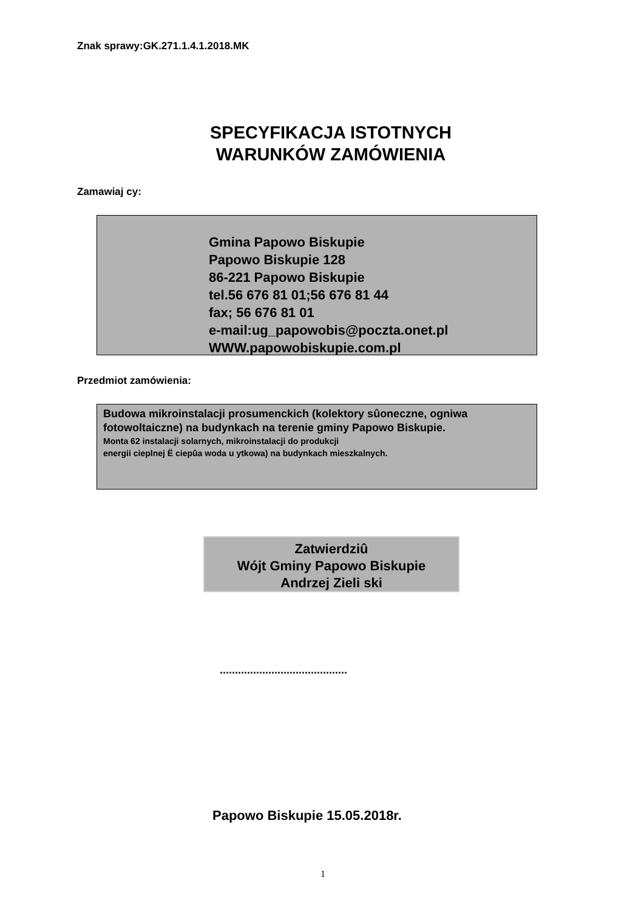Znak sprawy:GK.271.1.4.1.2018.MK
SPECYFIKACJA ISTOTNYCH WARUNKÓW ZAMÓWIENIA
Zamawiaj cy:
Gmina Papowo Biskupie
Papowo Biskupie 128
86-221 Papowo Biskupie
tel.56 676 81 01;56 676 81 44
fax; 56 676 81 01
e-mail:ug_papowobis@poczta.onet.pl
WWW.papowobiskupie.com.pl
Przedmiot zamówienia:
Budowa mikroinstalacji prosumenckich (kolektory sûoneczne, ogniwa fotowoltaiczne) na budynkach na terenie gminy Papowo Biskupie.
Monta 62 instalacji solarnych, mikroinstalacji do produkcji
energii cieplnej Ë ciepûa woda u ytkowa) na budynkach mieszkalnych.
Zatwierdziû
Wójt Gminy Papowo Biskupie
Andrzej Zieli ski
..........................................
Papowo Biskupie 15.05.2018r.
1